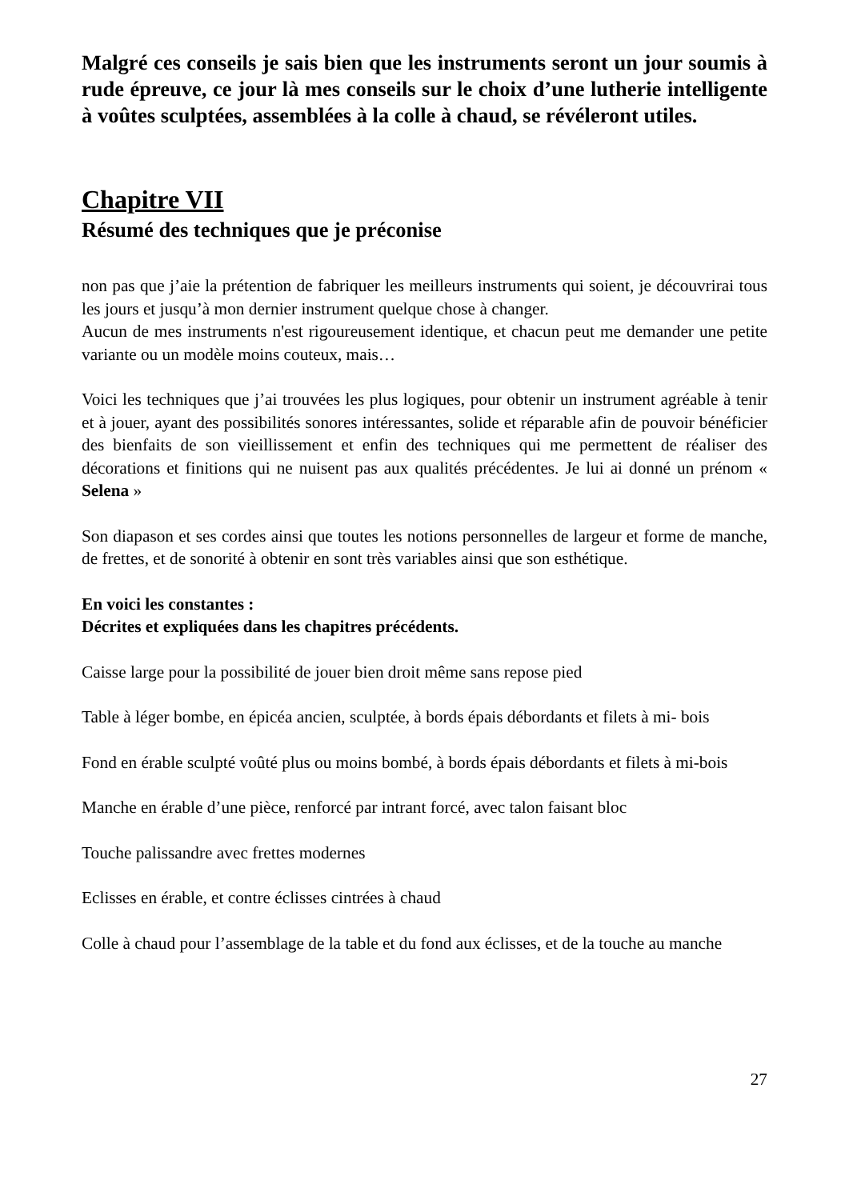Malgré ces conseils je sais bien que les instruments seront un jour soumis à rude épreuve, ce jour là mes conseils sur le choix d’une lutherie intelligente à voûtes sculptées, assemblées à la colle à chaud, se révéleront utiles.
Chapitre VII
Résumé des techniques que je préconise
non pas que j’aie la prétention de fabriquer les meilleurs instruments qui soient, je découvrirai tous les jours et jusqu’à mon dernier instrument quelque chose à changer.
Aucun de mes instruments n'est rigoureusement identique, et chacun peut me demander une petite variante ou un modèle moins couteux, mais…
Voici les techniques que j’ai trouvées les plus logiques, pour obtenir un instrument agréable à tenir et à jouer, ayant des possibilités sonores intéressantes, solide et réparable afin de pouvoir bénéficier des bienfaits de son vieillissement et enfin des techniques qui me permettent de réaliser des décorations et finitions qui ne nuisent pas aux qualités précédentes. Je lui ai donné un prénom « Selena »
Son diapason et ses cordes ainsi que toutes les notions personnelles de largeur et forme de manche, de frettes, et de sonorité à obtenir en sont très variables ainsi que son esthétique.
En voici les constantes :
Décrites et expliquées dans les chapitres précédents.
Caisse large pour la possibilité de jouer bien droit même sans repose pied
Table à léger bombe, en épicéa ancien, sculptée, à bords épais débordants et filets à mi- bois
Fond en érable sculpté voûté plus ou moins bombé, à bords épais débordants et filets à mi-bois
Manche en érable d’une pièce, renforcé par intrant forcé, avec talon faisant bloc
Touche palissandre avec frettes modernes
Eclisses en érable, et contre éclisses cintrées à chaud
Colle à chaud pour l’assemblage de la table et du fond aux éclisses, et de la touche au manche
27